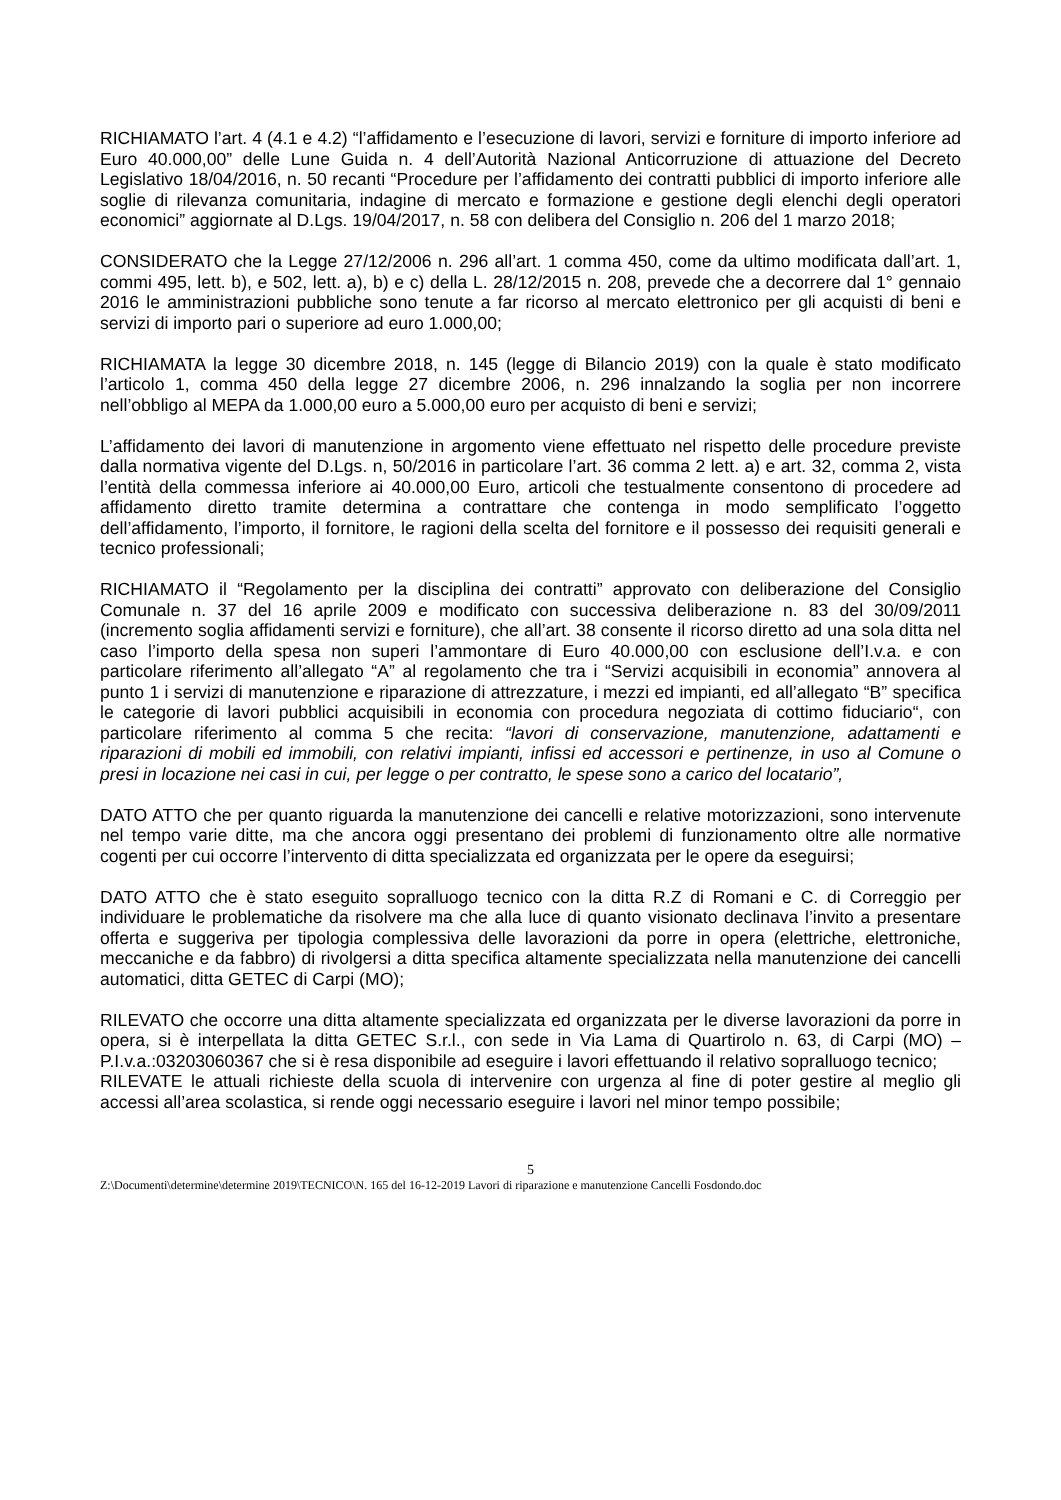RICHIAMATO l’art. 4 (4.1 e 4.2) “l’affidamento e l’esecuzione di lavori, servizi e forniture di importo inferiore ad Euro 40.000,00” delle Lune Guida n. 4 dell’Autorità Nazional Anticorruzione di attuazione del Decreto Legislativo 18/04/2016, n. 50 recanti “Procedure per l’affidamento dei contratti pubblici di importo inferiore alle soglie di rilevanza comunitaria, indagine di mercato e formazione e gestione degli elenchi degli operatori economici” aggiornate al D.Lgs. 19/04/2017, n. 58 con delibera del Consiglio n. 206 del 1 marzo 2018;
CONSIDERATO che la Legge 27/12/2006 n. 296 all’art. 1 comma 450, come da ultimo modificata dall’art. 1, commi 495, lett. b), e 502, lett. a), b) e c) della L. 28/12/2015 n. 208, prevede che a decorrere dal 1° gennaio 2016 le amministrazioni pubbliche sono tenute a far ricorso al mercato elettronico per gli acquisti di beni e servizi di importo pari o superiore ad euro 1.000,00;
RICHIAMATA la legge 30 dicembre 2018, n. 145 (legge di Bilancio 2019) con la quale è stato modificato l’articolo 1, comma 450 della legge 27 dicembre 2006, n. 296 innalzando la soglia per non incorrere nell’obbligo al MEPA da 1.000,00 euro a 5.000,00 euro per acquisto di beni e servizi;
L’affidamento dei lavori di manutenzione in argomento viene effettuato nel rispetto delle procedure previste dalla normativa vigente del D.Lgs. n, 50/2016 in particolare l’art. 36 comma 2 lett. a) e art. 32, comma 2, vista l’entità della commessa inferiore ai 40.000,00 Euro, articoli che testualmente consentono di procedere ad affidamento diretto tramite determina a contrattare che contenga in modo semplificato l’oggetto dell’affidamento, l’importo, il fornitore, le ragioni della scelta del fornitore e il possesso dei requisiti generali e tecnico professionali;
RICHIAMATO il “Regolamento per la disciplina dei contratti” approvato con deliberazione del Consiglio Comunale n. 37 del 16 aprile 2009 e modificato con successiva deliberazione n. 83 del 30/09/2011 (incremento soglia affidamenti servizi e forniture), che all’art. 38 consente il ricorso diretto ad una sola ditta nel caso l’importo della spesa non superi l’ammontare di Euro 40.000,00 con esclusione dell’I.v.a. e con particolare riferimento all’allegato “A” al regolamento che tra i “Servizi acquisibili in economia” annovera al punto 1 i servizi di manutenzione e riparazione di attrezzature, i mezzi ed impianti, ed all’allegato “B” specifica le categorie di lavori pubblici acquisibili in economia con procedura negoziata di cottimo fiduciario“, con particolare riferimento al comma 5 che recita: “lavori di conservazione, manutenzione, adattamenti e riparazioni di mobili ed immobili, con relativi impianti, infissi ed accessori e pertinenze, in uso al Comune o presi in locazione nei casi in cui, per legge o per contratto, le spese sono a carico del locatario”,
DATO ATTO che per quanto riguarda la manutenzione dei cancelli e relative motorizzazioni, sono intervenute nel tempo varie ditte, ma che ancora oggi presentano dei problemi di funzionamento oltre alle normative cogenti per cui occorre l’intervento di ditta specializzata ed organizzata per le opere da eseguirsi;
DATO ATTO che è stato eseguito sopralluogo tecnico con la ditta R.Z di Romani e C. di Correggio per individuare le problematiche da risolvere ma che alla luce di quanto visionato declinava l’invito a presentare offerta e suggeriva per tipologia complessiva delle lavorazioni da porre in opera (elettriche, elettroniche, meccaniche e da fabbro) di rivolgersi a ditta specifica altamente specializzata nella manutenzione dei cancelli automatici, ditta GETEC di Carpi (MO);
RILEVATO che occorre una ditta altamente specializzata ed organizzata per le diverse lavorazioni da porre in opera, si è interpellata la ditta GETEC S.r.l., con sede in Via Lama di Quartirolo n. 63, di Carpi (MO) – P.I.v.a.:03203060367 che si è resa disponibile ad eseguire i lavori effettuando il relativo sopralluogo tecnico;
RILEVATE le attuali richieste della scuola di intervenire con urgenza al fine di poter gestire al meglio gli accessi all’area scolastica, si rende oggi necessario eseguire i lavori nel minor tempo possibile;
5
Z:\Documenti\determine\determine 2019\TECNICO\N. 165 del 16-12-2019 Lavori di riparazione e manutenzione Cancelli Fosdondo.doc